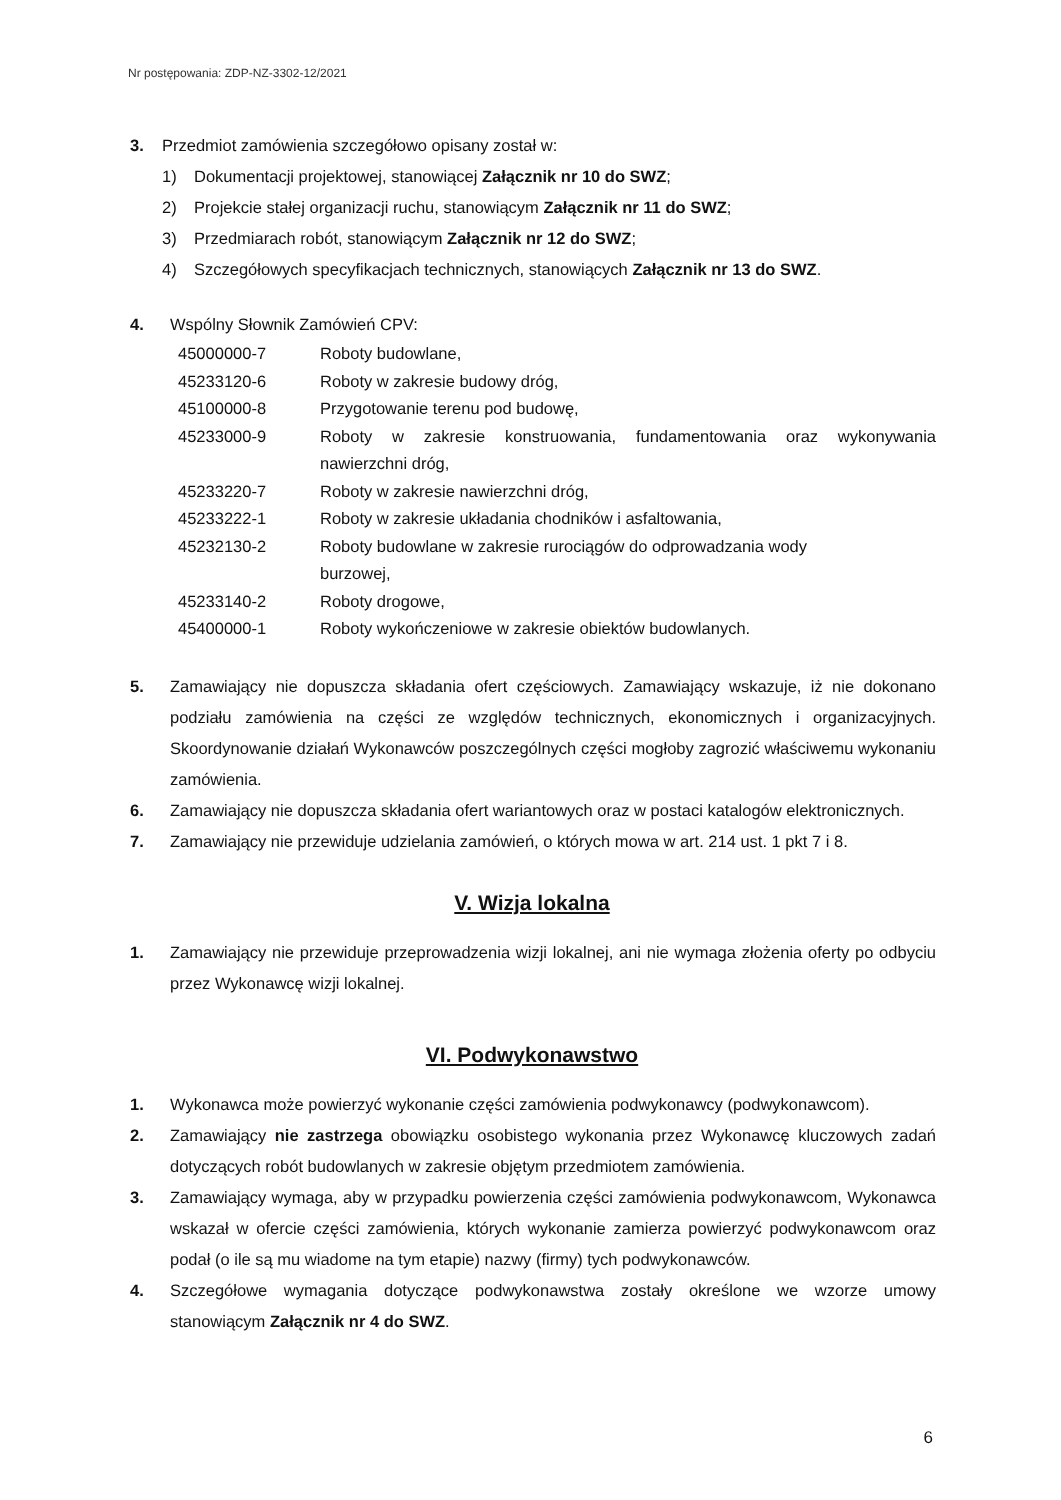Nr postępowania: ZDP-NZ-3302-12/2021
3. Przedmiot zamówienia szczegółowo opisany został w:
1) Dokumentacji projektowej, stanowiącej Załącznik nr 10 do SWZ;
2) Projekcie stałej organizacji ruchu, stanowiącym Załącznik nr 11 do SWZ;
3) Przedmiarach robót, stanowiącym Załącznik nr 12 do SWZ;
4) Szczegółowych specyfikacjach technicznych, stanowiących Załącznik nr 13 do SWZ.
4. Wspólny Słownik Zamówień CPV:
45000000-7 Roboty budowlane,
45233120-6 Roboty w zakresie budowy dróg,
45100000-8 Przygotowanie terenu pod budowę,
45233000-9 Roboty w zakresie konstruowania, fundamentowania oraz wykonywania nawierzchni dróg,
45233220-7 Roboty w zakresie nawierzchni dróg,
45233222-1 Roboty w zakresie układania chodników i asfaltowania,
45232130-2 Roboty budowlane w zakresie rurociągów do odprowadzania wody
burzowej,
45233140-2 Roboty drogowe,
45400000-1 Roboty wykończeniowe w zakresie obiektów budowlanych.
5. Zamawiający nie dopuszcza składania ofert częściowych. Zamawiający wskazuje, iż nie dokonano podziału zamówienia na części ze względów technicznych, ekonomicznych i organizacyjnych. Skoordynowanie działań Wykonawców poszczególnych części mogłoby zagrozić właściwemu wykonaniu zamówienia.
6. Zamawiający nie dopuszcza składania ofert wariantowych oraz w postaci katalogów elektronicznych.
7. Zamawiający nie przewiduje udzielania zamówień, o których mowa w art. 214 ust. 1 pkt 7 i 8.
V. Wizja lokalna
1. Zamawiający nie przewiduje przeprowadzenia wizji lokalnej, ani nie wymaga złożenia oferty po odbyciu przez Wykonawcę wizji lokalnej.
VI. Podwykonawstwo
1. Wykonawca może powierzyć wykonanie części zamówienia podwykonawcy (podwykonawcom).
2. Zamawiający nie zastrzega obowiązku osobistego wykonania przez Wykonawcę kluczowych zadań dotyczących robót budowlanych w zakresie objętym przedmiotem zamówienia.
3. Zamawiający wymaga, aby w przypadku powierzenia części zamówienia podwykonawcom, Wykonawca wskazał w ofercie części zamówienia, których wykonanie zamierza powierzyć podwykonawcom oraz podał (o ile są mu wiadome na tym etapie) nazwy (firmy) tych podwykonawców.
4. Szczegółowe wymagania dotyczące podwykonawstwa zostały określone we wzorze umowy stanowiącym Załącznik nr 4 do SWZ.
6